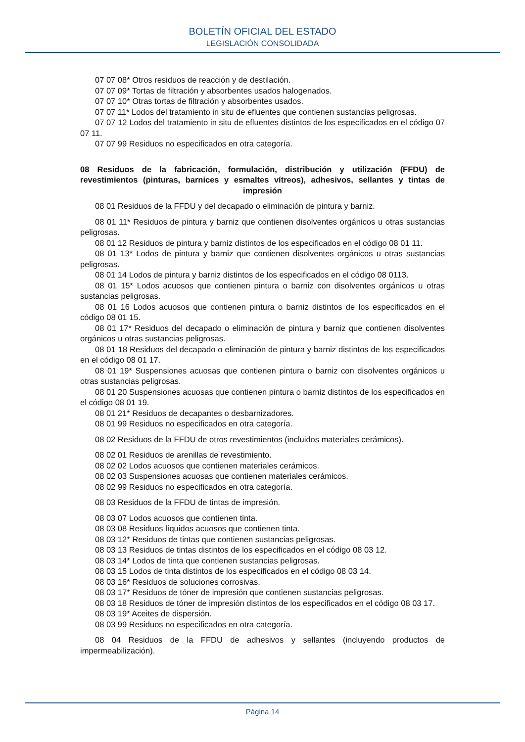BOLETÍN OFICIAL DEL ESTADO
LEGISLACIÓN CONSOLIDADA
07 07 08* Otros residuos de reacción y de destilación.
07 07 09* Tortas de filtración y absorbentes usados halogenados.
07 07 10* Otras tortas de filtración y absorbentes usados.
07 07 11* Lodos del tratamiento in situ de efluentes que contienen sustancias peligrosas.
07 07 12 Lodos del tratamiento in situ de efluentes distintos de los especificados en el código 07 07 11.
07 07 99 Residuos no especificados en otra categoría.
08 Residuos de la fabricación, formulación, distribución y utilización (FFDU) de revestimientos (pinturas, barnices y esmaltes vítreos), adhesivos, sellantes y tintas de impresión
08 01 Residuos de la FFDU y del decapado o eliminación de pintura y barniz.
08 01 11* Residuos de pintura y barniz que contienen disolventes orgánicos u otras sustancias peligrosas.
08 01 12 Residuos de pintura y barniz distintos de los especificados en el código 08 01 11.
08 01 13* Lodos de pintura y barniz que contienen disolventes orgánicos u otras sustancias peligrosas.
08 01 14 Lodos de pintura y barniz distintos de los especificados en el código 08 0113.
08 01 15* Lodos acuosos que contienen pintura o barniz con disolventes orgánicos u otras sustancias peligrosas.
08 01 16 Lodos acuosos que contienen pintura o barniz distintos de los especificados en el código 08 01 15.
08 01 17* Residuos del decapado o eliminación de pintura y barniz que contienen disolventes orgánicos u otras sustancias peligrosas.
08 01 18 Residuos del decapado o eliminación de pintura y barniz distintos de los especificados en el código 08 01 17.
08 01 19* Suspensiones acuosas que contienen pintura o barniz con disolventes orgánicos u otras sustancias peligrosas.
08 01 20 Suspensiones acuosas que contienen pintura o barniz distintos de los especificados en el código 08 01 19.
08 01 21* Residuos de decapantes o desbarnizadores.
08 01 99 Residuos no especificados en otra categoría.
08 02 Residuos de la FFDU de otros revestimientos (incluidos materiales cerámicos).
08 02 01 Residuos de arenillas de revestimiento.
08 02 02 Lodos acuosos que contienen materiales cerámicos.
08 02 03 Suspensiones acuosas que contienen materiales cerámicos.
08 02 99 Residuos no especificados en otra categoría.
08 03 Residuos de la FFDU de tintas de impresión.
08 03 07 Lodos acuosos que contienen tinta.
08 03 08 Residuos líquidos acuosos que contienen tinta.
08 03 12* Residuos de tintas que contienen sustancias peligrosas.
08 03 13 Residuos de tintas distintos de los especificados en el código 08 03 12.
08 03 14* Lodos de tinta que contienen sustancias peligrosas.
08 03 15 Lodos de tinta distintos de los especificados en el código 08 03 14.
08 03 16* Residuos de soluciones corrosivas.
08 03 17* Residuos de tóner de impresión que contienen sustancias peligrosas.
08 03 18 Residuos de tóner de impresión distintos de los especificados en el código 08 03 17.
08 03 19* Aceites de dispersión.
08 03 99 Residuos no especificados en otra categoría.
08 04 Residuos de la FFDU de adhesivos y sellantes (incluyendo productos de impermeabilización).
Página 14